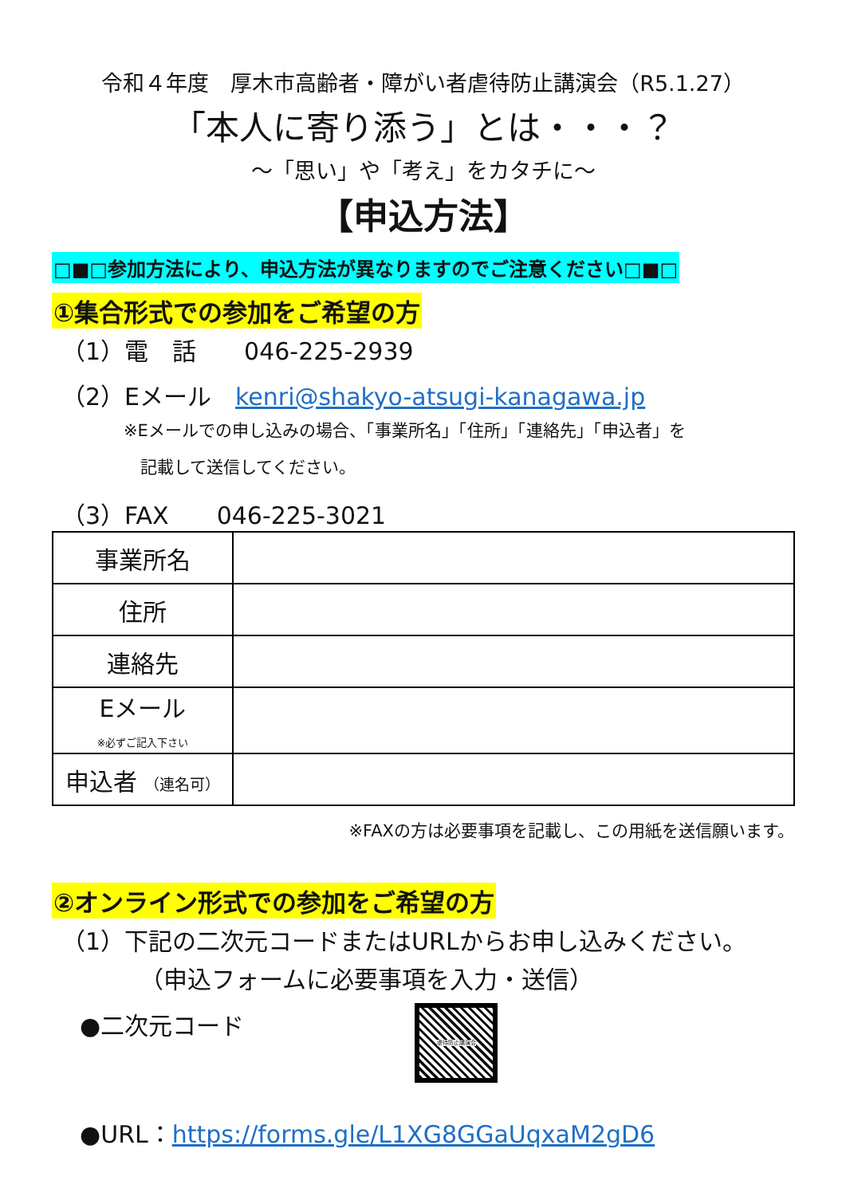令和４年度　厚木市高齢者・障がい者虐待防止講演会（R5.1.27）
「本人に寄り添う」とは・・・？
～「思い」や「考え」をカタチに～
【申込方法】
□■□参加方法により、申込方法が異なりますのでご注意ください□■□
①集合形式での参加をご希望の方
（1）電　話　　046-225-2939
（2）Eメール　kenri@shakyo-atsugi-kanagawa.jp
※Eメールでの申し込みの場合、「事業所名」「住所」「連絡先」「申込者」を
　記載して送信してください。
（3）FAX　　046-225-3021
| 事業所名 | |
| 住所 | |
| 連絡先 | |
| Eメール ※必ずご記入下さい | |
| 申込者 （連名可） | |
※FAXの方は必要事項を記載し、この用紙を送信願います。
②オンライン形式での参加をご希望の方
（1）下記の二次元コードまたはURLからお申し込みください。
（申込フォームに必要事項を入力・送信）
●二次元コード
虐待防止講演会
●URL：https://forms.gle/L1XG8GGaUqxaM2gD6